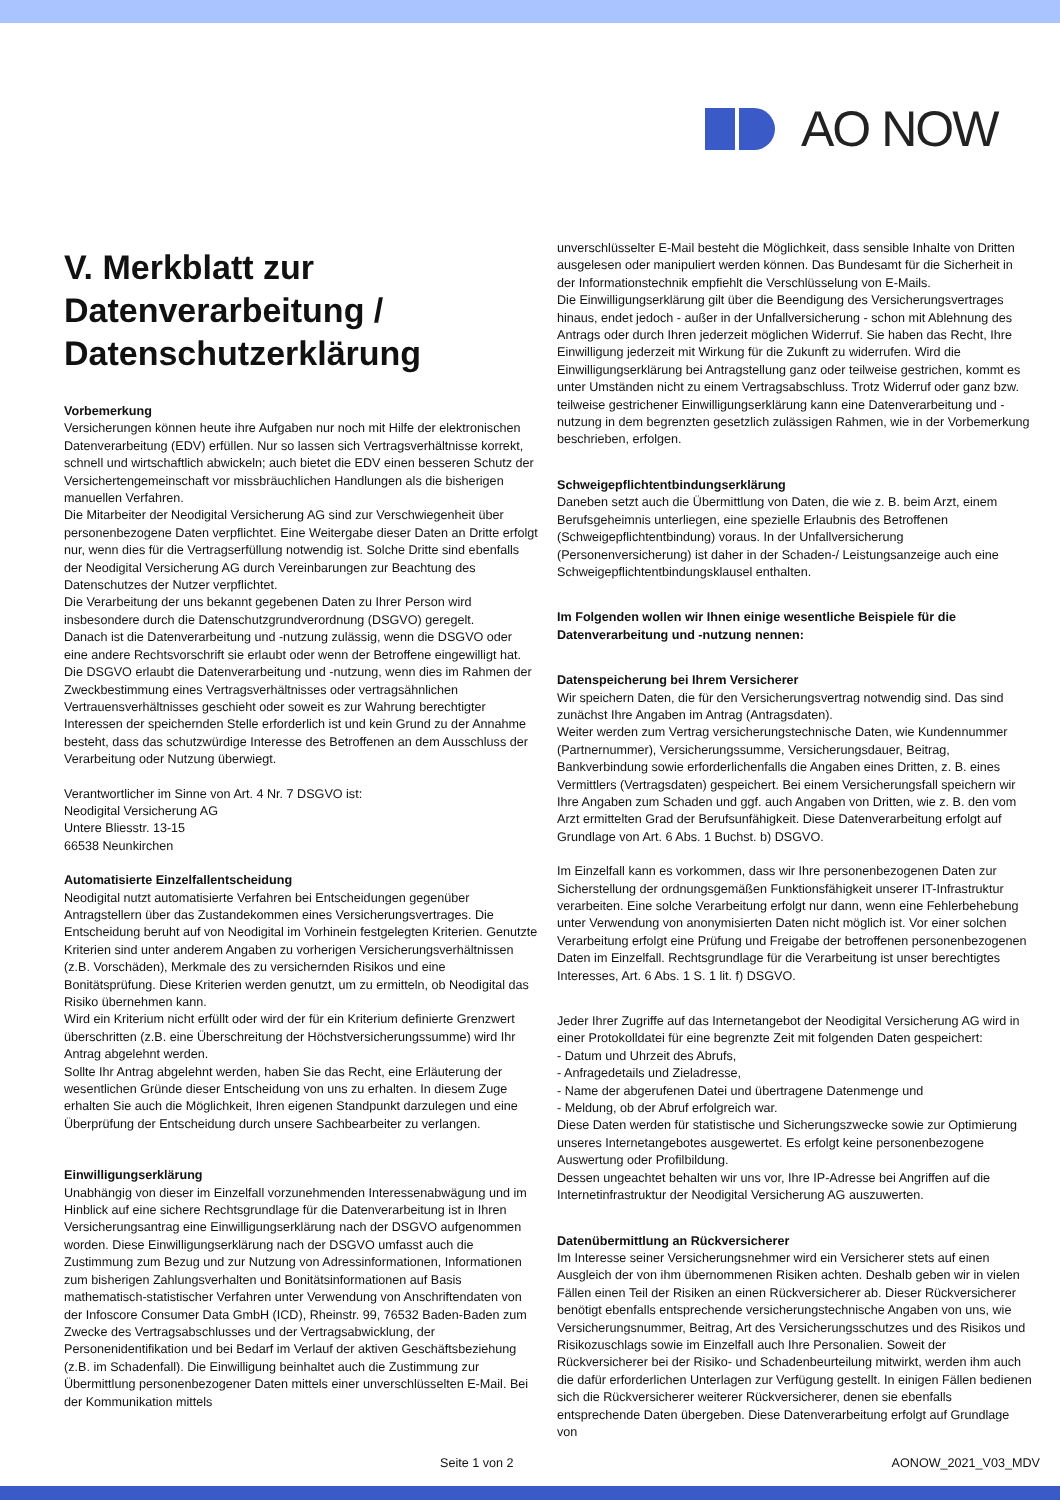AO NOW
V. Merkblatt zur Datenverarbeitung / Datenschutzerklärung
Vorbemerkung
Versicherungen können heute ihre Aufgaben nur noch mit Hilfe der elektronischen Datenverarbeitung (EDV) erfüllen. Nur so lassen sich Vertragsverhältnisse korrekt, schnell und wirtschaftlich abwickeln; auch bietet die EDV einen besseren Schutz der Versichertengemeinschaft vor missbräuchlichen Handlungen als die bisherigen manuellen Verfahren.
Die Mitarbeiter der Neodigital Versicherung AG sind zur Verschwiegenheit über personenbezogene Daten verpflichtet. Eine Weitergabe dieser Daten an Dritte erfolgt nur, wenn dies für die Vertragserfüllung notwendig ist. Solche Dritte sind ebenfalls der Neodigital Versicherung AG durch Vereinbarungen zur Beachtung des Datenschutzes der Nutzer verpflichtet.
Die Verarbeitung der uns bekannt gegebenen Daten zu Ihrer Person wird insbesondere durch die Datenschutzgrundverordnung (DSGVO) geregelt.
Danach ist die Datenverarbeitung und -nutzung zulässig, wenn die DSGVO oder eine andere Rechtsvorschrift sie erlaubt oder wenn der Betroffene eingewilligt hat.
Die DSGVO erlaubt die Datenverarbeitung und -nutzung, wenn dies im Rahmen der Zweckbestimmung eines Vertragsverhältnisses oder vertragsähnlichen Vertrauensverhältnisses geschieht oder soweit es zur Wahrung berechtigter Interessen der speichernden Stelle erforderlich ist und kein Grund zu der Annahme besteht, dass das schutzwürdige Interesse des Betroffenen an dem Ausschluss der Verarbeitung oder Nutzung überwiegt.
Verantwortlicher im Sinne von Art. 4 Nr. 7 DSGVO ist:
Neodigital Versicherung AG
Untere Bliesstr. 13-15
66538 Neunkirchen
Automatisierte Einzelfallentscheidung
Neodigital nutzt automatisierte Verfahren bei Entscheidungen gegenüber Antragstellern über das Zustandekommen eines Versicherungsvertrages. Die Entscheidung beruht auf von Neodigital im Vorhinein festgelegten Kriterien. Genutzte Kriterien sind unter anderem Angaben zu vorherigen Versicherungsverhältnissen (z.B. Vorschäden), Merkmale des zu versichernden Risikos und eine Bonitätsprüfung. Diese Kriterien werden genutzt, um zu ermitteln, ob Neodigital das Risiko übernehmen kann.
Wird ein Kriterium nicht erfüllt oder wird der für ein Kriterium definierte Grenzwert überschritten (z.B. eine Überschreitung der Höchstversicherungssumme) wird Ihr Antrag abgelehnt werden.
Sollte Ihr Antrag abgelehnt werden, haben Sie das Recht, eine Erläuterung der wesentlichen Gründe dieser Entscheidung von uns zu erhalten. In diesem Zuge erhalten Sie auch die Möglichkeit, Ihren eigenen Standpunkt darzulegen und eine Überprüfung der Entscheidung durch unsere Sachbearbeiter zu verlangen.
Einwilligungserklärung
Unabhängig von dieser im Einzelfall vorzunehmenden Interessenabwägung und im Hinblick auf eine sichere Rechtsgrundlage für die Datenverarbeitung ist in Ihren Versicherungsantrag eine Einwilligungserklärung nach der DSGVO aufgenommen worden. Diese Einwilligungserklärung nach der DSGVO umfasst auch die Zustimmung zum Bezug und zur Nutzung von Adressinformationen, Informationen zum bisherigen Zahlungsverhalten und Bonitätsinformationen auf Basis mathematisch-statistischer Verfahren unter Verwendung von Anschriftendaten von der Infoscore Consumer Data GmbH (ICD), Rheinstr. 99, 76532 Baden-Baden zum Zwecke des Vertragsabschlusses und der Vertragsabwicklung, der Personenidentifikation und bei Bedarf im Verlauf der aktiven Geschäftsbeziehung (z.B. im Schadenfall). Die Einwilligung beinhaltet auch die Zustimmung zur Übermittlung personenbezogener Daten mittels einer unverschlüsselten E-Mail. Bei der Kommunikation mittels
unverschlüsselter E-Mail besteht die Möglichkeit, dass sensible Inhalte von Dritten ausgelesen oder manipuliert werden können. Das Bundesamt für die Sicherheit in der Informationstechnik empfiehlt die Verschlüsselung von E-Mails.
Die Einwilligungserklärung gilt über die Beendigung des Versicherungsvertrages hinaus, endet jedoch - außer in der Unfallversicherung - schon mit Ablehnung des Antrags oder durch Ihren jederzeit möglichen Widerruf. Sie haben das Recht, Ihre Einwilligung jederzeit mit Wirkung für die Zukunft zu widerrufen. Wird die Einwilligungserklärung bei Antragstellung ganz oder teilweise gestrichen, kommt es unter Umständen nicht zu einem Vertragsabschluss. Trotz Widerruf oder ganz bzw. teilweise gestrichener Einwilligungserklärung kann eine Datenverarbeitung und -nutzung in dem begrenzten gesetzlich zulässigen Rahmen, wie in der Vorbemerkung beschrieben, erfolgen.
Schweigepflichtentbindungserklärung
Daneben setzt auch die Übermittlung von Daten, die wie z. B. beim Arzt, einem Berufsgeheimnis unterliegen, eine spezielle Erlaubnis des Betroffenen (Schweigepflichtentbindung) voraus. In der Unfallversicherung (Personenversicherung) ist daher in der Schaden-/ Leistungsanzeige auch eine Schweigepflichtentbindungsklausel enthalten.
Im Folgenden wollen wir Ihnen einige wesentliche Beispiele für die Datenverarbeitung und -nutzung nennen:
Datenspeicherung bei Ihrem Versicherer
Wir speichern Daten, die für den Versicherungsvertrag notwendig sind. Das sind zunächst Ihre Angaben im Antrag (Antragsdaten).
Weiter werden zum Vertrag versicherungstechnische Daten, wie Kundennummer (Partnernummer), Versicherungssumme, Versicherungsdauer, Beitrag, Bankverbindung sowie erforderlichenfalls die Angaben eines Dritten, z. B. eines Vermittlers (Vertragsdaten) gespeichert. Bei einem Versicherungsfall speichern wir Ihre Angaben zum Schaden und ggf. auch Angaben von Dritten, wie z. B. den vom Arzt ermittelten Grad der Berufsunfähigkeit. Diese Datenverarbeitung erfolgt auf Grundlage von Art. 6 Abs. 1 Buchst. b) DSGVO.
Im Einzelfall kann es vorkommen, dass wir Ihre personenbezogenen Daten zur Sicherstellung der ordnungsgemäßen Funktionsfähigkeit unserer IT-Infrastruktur verarbeiten. Eine solche Verarbeitung erfolgt nur dann, wenn eine Fehlerbehebung unter Verwendung von anonymisierten Daten nicht möglich ist. Vor einer solchen Verarbeitung erfolgt eine Prüfung und Freigabe der betroffenen personenbezogenen Daten im Einzelfall. Rechtsgrundlage für die Verarbeitung ist unser berechtigtes Interesses, Art. 6 Abs. 1 S. 1 lit. f) DSGVO.
Jeder Ihrer Zugriffe auf das Internetangebot der Neodigital Versicherung AG wird in einer Protokolldatei für eine begrenzte Zeit mit folgenden Daten gespeichert:
- Datum und Uhrzeit des Abrufs,
- Anfragedetails und Zieladresse,
- Name der abgerufenen Datei und übertragene Datenmenge und
- Meldung, ob der Abruf erfolgreich war.
Diese Daten werden für statistische und Sicherungszwecke sowie zur Optimierung unseres Internetangebotes ausgewertet. Es erfolgt keine personenbezogene Auswertung oder Profilbildung.
Dessen ungeachtet behalten wir uns vor, Ihre IP-Adresse bei Angriffen auf die Internetinfrastruktur der Neodigital Versicherung AG auszuwerten.
Datenübermittlung an Rückversicherer
Im Interesse seiner Versicherungsnehmer wird ein Versicherer stets auf einen Ausgleich der von ihm übernommenen Risiken achten. Deshalb geben wir in vielen Fällen einen Teil der Risiken an einen Rückversicherer ab. Dieser Rückversicherer benötigt ebenfalls entsprechende versicherungstechnische Angaben von uns, wie Versicherungsnummer, Beitrag, Art des Versicherungsschutzes und des Risikos und Risikozuschlags sowie im Einzelfall auch Ihre Personalien. Soweit der Rückversicherer bei der Risiko- und Schadenbeurteilung mitwirkt, werden ihm auch die dafür erforderlichen Unterlagen zur Verfügung gestellt. In einigen Fällen bedienen sich die Rückversicherer weiterer Rückversicherer, denen sie ebenfalls entsprechende Daten übergeben. Diese Datenverarbeitung erfolgt auf Grundlage von
Seite 1 von 2 AONOW_2021_V03_MDV